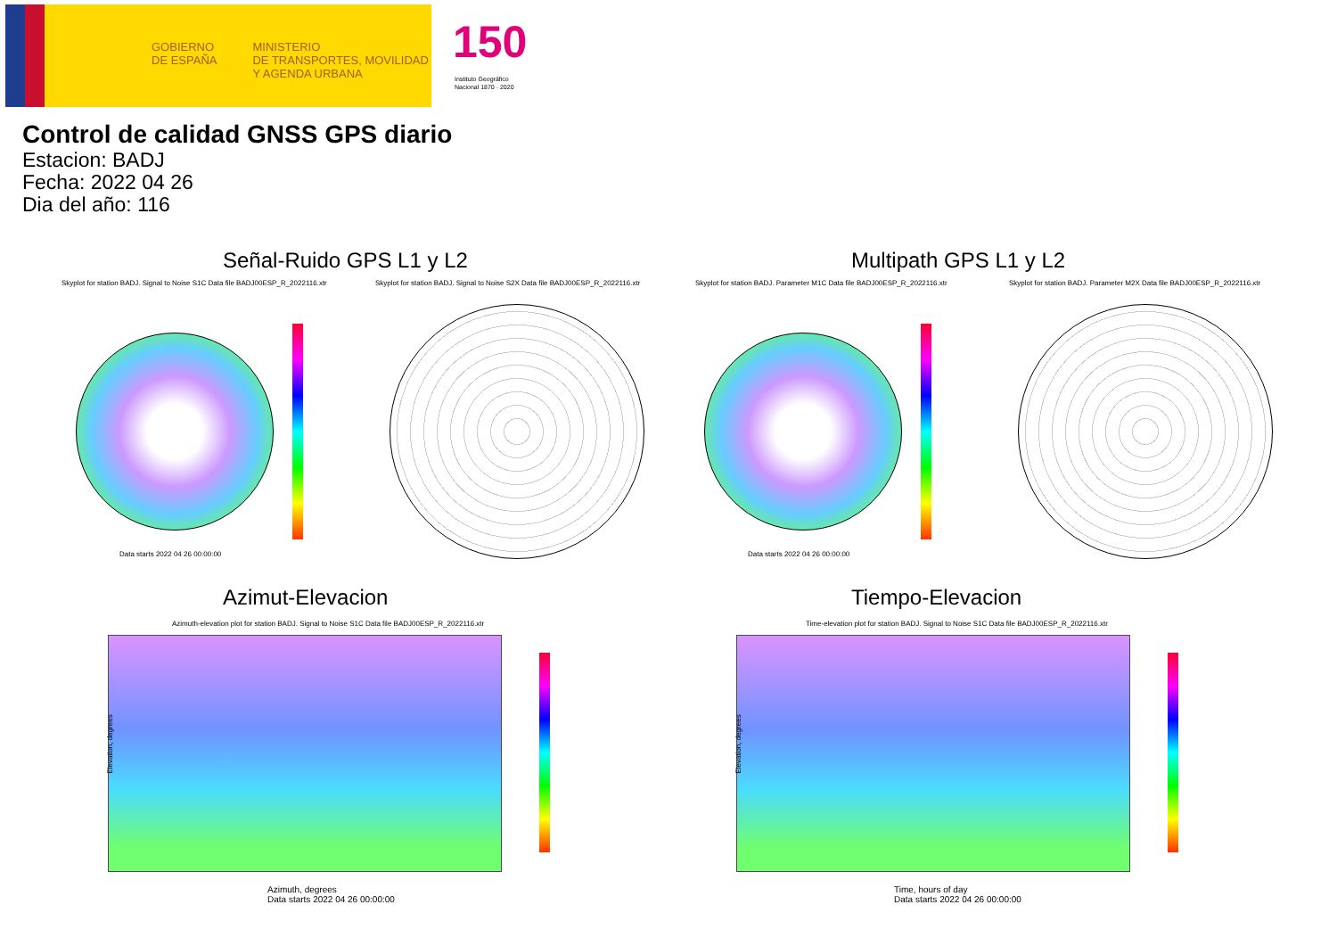GOBIERNO
DE ESPAÑA
MINISTERIO
DE TRANSPORTES, MOVILIDAD
Y AGENDA URBANA
150
Instituto Geográfico
Nacional 1870 · 2020
Control de calidad GNSS GPS diario
Estacion: BADJ
Fecha: 2022 04 26
Dia del año: 116
Señal-Ruido GPS L1 y L2 Multipath GPS L1 y L2
Skyplot for station BADJ. Signal to Noise S1C Data file BADJ00ESP_R_2022116.xtr
Skyplot for station BADJ. Signal to Noise S2X Data file BADJ00ESP_R_2022116.xtr
Skyplot for station BADJ. Parameter M1C Data file BADJ00ESP_R_2022116.xtr
Skyplot for station BADJ. Parameter M2X Data file BADJ00ESP_R_2022116.xtr
Data starts 2022 04 26 00:00:00
Data starts 2022 04 26 00:00:00
Azimut-Elevacion Tiempo-Elevacion
Azimuth-elevation plot for station BADJ. Signal to Noise S1C Data file BADJ00ESP_R_2022116.xtr
Time-elevation plot for station BADJ. Signal to Noise S1C Data file BADJ00ESP_R_2022116.xtr
Azimuth, degrees
Data starts 2022 04 26 00:00:00
Time, hours of day
Data starts 2022 04 26 00:00:00
Elevation, degrees Elevation, degrees